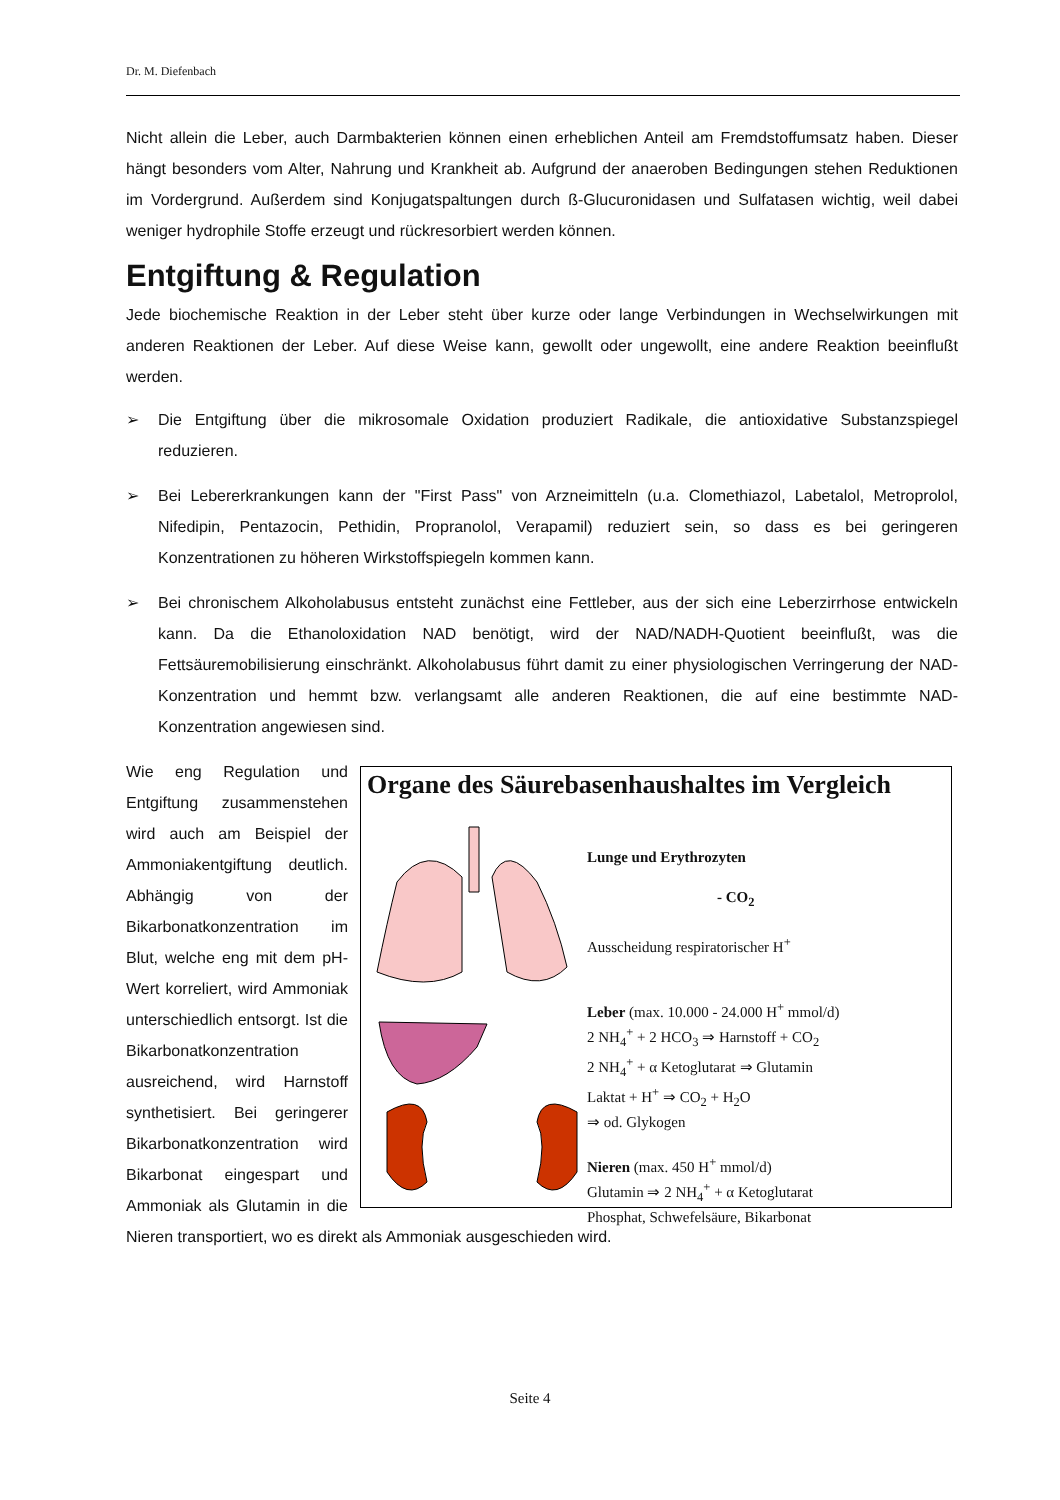Dr. M. Diefenbach
Nicht allein die Leber, auch Darmbakterien können einen erheblichen Anteil am Fremdstoffumsatz haben. Dieser hängt besonders vom Alter, Nahrung und Krankheit ab. Aufgrund der anaeroben Bedingungen stehen Reduktionen im Vordergrund. Außerdem sind Konjugatspaltungen durch ß-Glucuronidasen und Sulfatasen wichtig, weil dabei weniger hydrophile Stoffe erzeugt und rückresorbiert werden können.
Entgiftung & Regulation
Jede biochemische Reaktion in der Leber steht über kurze oder lange Verbindungen in Wechselwirkungen mit anderen Reaktionen der Leber. Auf diese Weise kann, gewollt oder ungewollt, eine andere Reaktion beeinflußt werden.
➢ Die Entgiftung über die mikrosomale Oxidation produziert Radikale, die antioxidative Substanzspiegel reduzieren.
➢ Bei Lebererkrankungen kann der "First Pass" von Arzneimitteln (u.a. Clomethiazol, Labetalol, Metroprolol, Nifedipin, Pentazocin, Pethidin, Propranolol, Verapamil) reduziert sein, so dass es bei geringeren Konzentrationen zu höheren Wirkstoffspiegeln kommen kann.
➢ Bei chronischem Alkoholabusus entsteht zunächst eine Fettleber, aus der sich eine Leberzirrhose entwickeln kann. Da die Ethanoloxidation NAD benötigt, wird der NAD/NADH-Quotient beeinflußt, was die Fettsäuremobilisierung einschränkt. Alkoholabusus führt damit zu einer physiologischen Verringerung der NAD-Konzentration und hemmt bzw. verlangsamt alle anderen Reaktionen, die auf eine bestimmte NAD-Konzentration angewiesen sind.
Organe des Säurebasenhaushaltes im Vergleich
Lunge und Erythrozyten
- CO<sub>2</sub>
Ausscheidung respiratorischer H<sup>+</sup>
Leber (max. 10.000 - 24.000 H<sup>+</sup> mmol/d)
2 NH<sub>4</sub><sup>+</sup> + 2 HCO<sub>3</sub> ⇒ Harnstoff + CO<sub>2</sub>
2 NH<sub>4</sub><sup>+</sup> + α Ketoglutarat ⇒ Glutamin
Laktat + H<sup>+</sup> ⇒ CO<sub>2</sub> + H<sub>2</sub>O
⇒ od. Glykogen
Nieren (max. 450 H<sup>+</sup> mmol/d)
Glutamin ⇒ 2 NH<sub>4</sub><sup>+</sup> + α Ketoglutarat
Phosphat, Schwefelsäure, Bikarbonat
Wie eng Regulation und Entgiftung zusammenstehen wird auch am Beispiel der Ammoniakentgiftung deutlich. Abhängig von der Bikarbonatkonzentration im Blut, welche eng mit dem pH-Wert korreliert, wird Ammoniak unterschiedlich entsorgt. Ist die Bikarbonatkonzentration ausreichend, wird Harnstoff synthetisiert. Bei geringerer Bikarbonatkonzentration wird Bikarbonat eingespart und Ammoniak als Glutamin in die Nieren transportiert, wo es direkt als Ammoniak ausgeschieden wird.
Seite 4